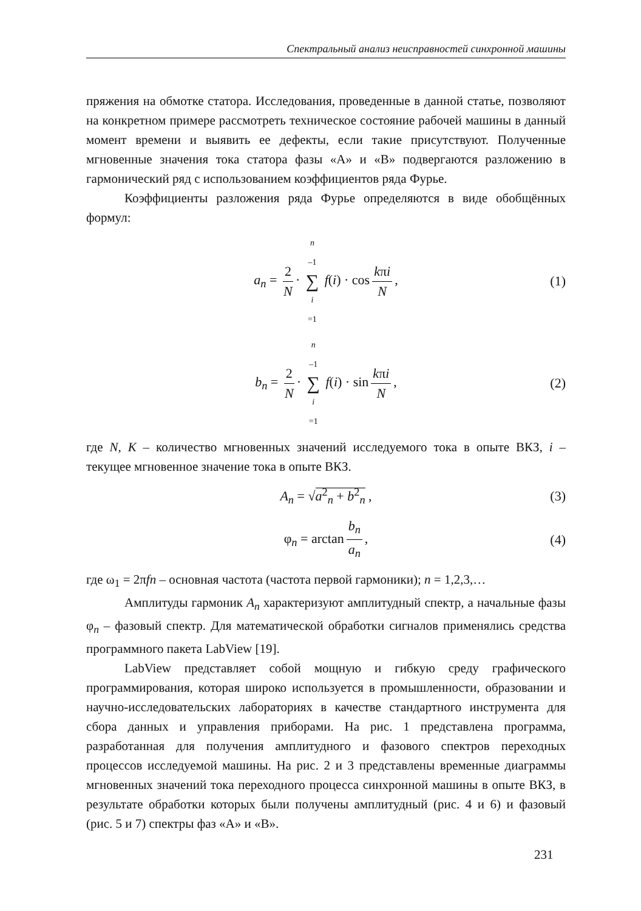Спектральный анализ неисправностей синхронной машины
пряжения на обмотке статора. Исследования, проведенные в данной статье, позволяют на конкретном примере рассмотреть техническое состояние рабочей машины в данный момент времени и выявить ее дефекты, если такие присутствуют. Полученные мгновенные значения тока статора фазы «А» и «В» подвергаются разложению в гармонический ряд с использованием коэффициентов ряда Фурье.
Коэффициенты разложения ряда Фурье определяются в виде обобщённых формул:
a<sub>n</sub> = 2 N · n –1 ∑ i =1 f(i) · cos kπi N, (1)
b<sub>n</sub> = 2 N · n –1 ∑ i =1 f(i) · sin kπi N, (2)
где N, K – количество мгновенных значений исследуемого тока в опыте ВКЗ, i – текущее мгновенное значение тока в опыте ВКЗ.
A<sub>n</sub> = √a<sup>2</sup><sub>n</sub> + b<sup>2</sup><sub>n</sub> , (3)
φ<sub>n</sub> = arctan b<sub>n</sub> a<sub>n</sub>, (4)
где ω<sub>1</sub> = 2πfn – основная частота (частота первой гармоники); n = 1,2,3,…
Амплитуды гармоник A<sub>n</sub> характеризуют амплитудный спектр, а начальные фазы φ<sub>n</sub> – фазовый спектр. Для математической обработки сигналов применялись средства программного пакета LabView [19].
LabView представляет собой мощную и гибкую среду графического программирования, которая широко используется в промышленности, образовании и научно-исследовательских лабораториях в качестве стандартного инструмента для сбора данных и управления приборами. На рис. 1 представлена программа, разработанная для получения амплитудного и фазового спектров переходных процессов исследуемой машины. На рис. 2 и 3 представлены временные диаграммы мгновенных значений тока переходного процесса синхронной машины в опыте ВКЗ, в результате обработки которых были получены амплитудный (рис. 4 и 6) и фазовый (рис. 5 и 7) спектры фаз «А» и «В».
231